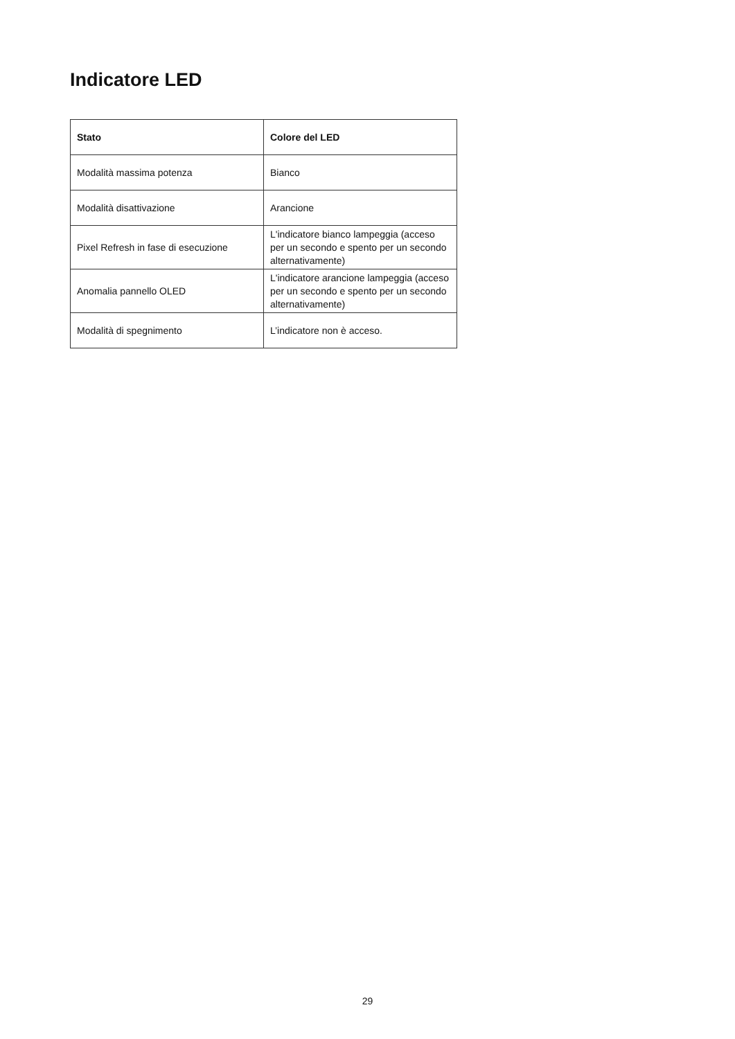Indicatore LED
| Stato | Colore del LED |
| --- | --- |
| Modalità massima potenza | Bianco |
| Modalità disattivazione | Arancione |
| Pixel Refresh in fase di esecuzione | L'indicatore bianco lampeggia (acceso per un secondo e spento per un secondo alternativamente) |
| Anomalia pannello OLED | L'indicatore arancione lampeggia (acceso per un secondo e spento per un secondo alternativamente) |
| Modalità di spegnimento | L’indicatore non è acceso. |
29